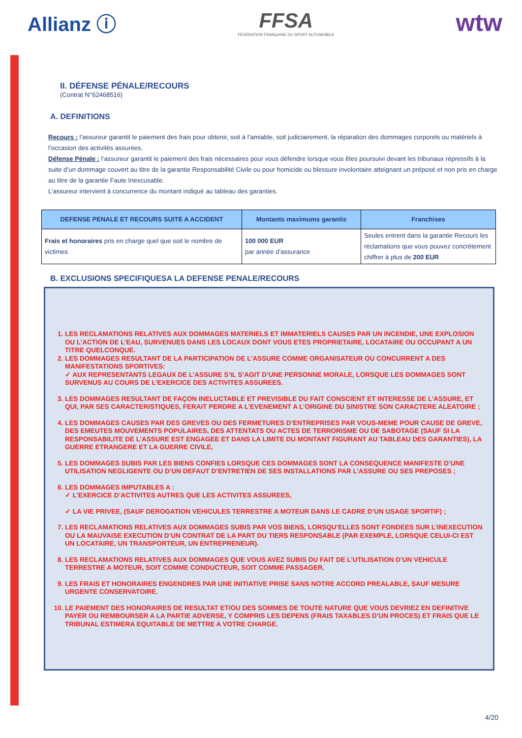Allianz ⓘ
FFSA
FÉDÉRATION FRANÇAISE DU SPORT AUTOMOBILE
wtw
II. DÉFENSE PÉNALE/RECOURS
(Contrat N°62468516)
A. DEFINITIONS
Recours : l’assureur garantit le paiement des frais pour obtenir, soit à l’amiable, soit judiciairement, la réparation des dommages corporels ou matériels à l’occasion des activités assurées.
Défense Pénale : l’assureur garantit le paiement des frais nécessaires pour vous défendre lorsque vous êtes poursuivi devant les tribunaux répressifs à la suite d’un dommage couvert au titre de la garantie Responsabilité Civile ou pour homicide ou blessure involontaire atteignant un préposé et non pris en charge au titre de la garantie Faute Inexcusable.
L’assureur intervient à concurrence du montant indiqué au tableau des garanties.
| DEFENSE PENALE ET RECOURS SUITE A ACCIDENT | Montants maximums garantis | Franchises |
| --- | --- | --- |
| Frais et honoraires pris en charge quel que soit le nombre de victimes | 100 000 EUR par année d’assurance | Seules entrent dans la garantie Recours les réclamations que vous pouvez concrètement chiffrer à plus de 200 EUR |
B. EXCLUSIONS SPECIFIQUESA LA DEFENSE PENALE/RECOURS
1. LES RECLAMATIONS RELATIVES AUX DOMMAGES MATERIELS ET IMMATERIELS CAUSES PAR UN INCENDIE, UNE EXPLOSION OU L’ACTION DE L’EAU, SURVENUES DANS LES LOCAUX DONT VOUS ETES PROPRIETAIRE, LOCATAIRE OU OCCUPANT A UN TITRE QUELCONQUE.
2. LES DOMMAGES RESULTANT DE LA PARTICIPATION DE L’ASSURE COMME ORGANISATEUR OU CONCURRENT A DES MANIFESTATIONS SPORTIVES:
✓ AUX REPRESENTANTS LEGAUX DE L’ASSURE S’IL S’AGIT D’UNE PERSONNE MORALE, LORSQUE LES DOMMAGES SONT SURVENUS AU COURS DE L’EXERCICE DES ACTIVITES ASSUREES.
3. LES DOMMAGES RESULTANT DE FAÇON INELUCTABLE ET PREVISIBLE DU FAIT CONSCIENT ET INTERESSE DE L’ASSURE, ET QUI, PAR SES CARACTERISTIQUES, FERAIT PERDRE A L’EVENEMENT A L’ORIGINE DU SINISTRE SON CARACTERE ALEATOIRE ;
4. LES DOMMAGES CAUSES PAR DES GREVES OU DES FERMETURES D’ENTREPRISES PAR VOUS-MEME POUR CAUSE DE GREVE, DES EMEUTES MOUVEMENTS POPULAIRES, DES ATTENTATS OU ACTES DE TERRORISME OU DE SABOTAGE (SAUF SI LA RESPONSABILITE DE L’ASSURE EST ENGAGEE ET DANS LA LIMITE DU MONTANT FIGURANT AU TABLEAU DES GARANTIES), LA GUERRE ETRANGERE ET LA GUERRE CIVILE,
5. LES DOMMAGES SUBIS PAR LES BIENS CONFIES LORSQUE CES DOMMAGES SONT LA CONSEQUENCE MANIFESTE D’UNE UTILISATION NEGLIGENTE OU D’UN DEFAUT D’ENTRETIEN DE SES INSTALLATIONS PAR L’ASSURE OU SES PREPOSES ;
6. LES DOMMAGES IMPUTABLES A :
✓ L’EXERCICE D’ACTIVITES AUTRES QUE LES ACTIVITES ASSUREES,
✓ LA VIE PRIVEE, (SAUF DEROGATION VEHICULES TERRESTRE A MOTEUR DANS LE CADRE D’UN USAGE SPORTIF) ;
7. LES RECLAMATIONS RELATIVES AUX DOMMAGES SUBIS PAR VOS BIENS, LORSQU’ELLES SONT FONDEES SUR L’INEXECUTION OU LA MAUVAISE EXECUTION D’UN CONTRAT DE LA PART DU TIERS RESPONSABLE (PAR EXEMPLE, LORSQUE CELUI-CI EST UN LOCATAIRE, UN TRANSPORTEUR, UN ENTREPRENEUR).
8. LES RECLAMATIONS RELATIVES AUX DOMMAGES QUE VOUS AVEZ SUBIS DU FAIT DE L’UTILISATION D’UN VEHICULE TERRESTRE A MOTEUR, SOIT COMME CONDUCTEUR, SOIT COMME PASSAGER.
9. LES FRAIS ET HONORAIRES ENGENDRES PAR UNE INITIATIVE PRISE SANS NOTRE ACCORD PREALABLE, SAUF MESURE URGENTE CONSERVATOIRE.
10. LE PAIEMENT DES HONORAIRES DE RESULTAT ET/OU DES SOMMES DE TOUTE NATURE QUE VOUS DEVRIEZ EN DEFINITIVE PAYER OU REMBOURSER A LA PARTIE ADVERSE, Y COMPRIS LES DEPENS (FRAIS TAXABLES D’UN PROCES) ET FRAIS QUE LE TRIBUNAL ESTIMERA EQUITABLE DE METTRE A VOTRE CHARGE.
4/20